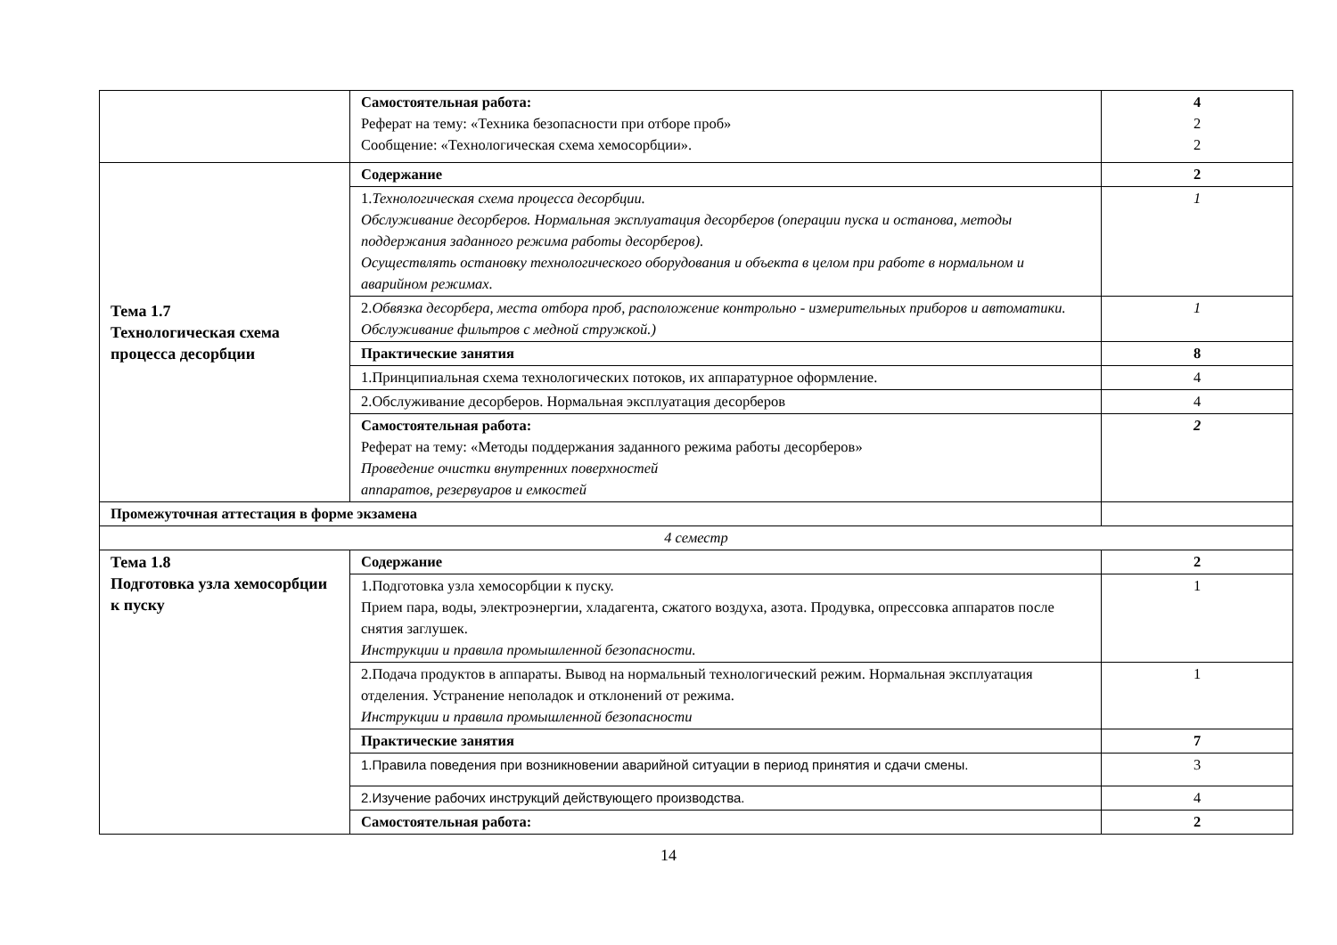| | Самостоятельная работа: Реферат на тему: «Техника безопасности при отборе проб» Сообщение: «Технологическая схема хемосорбции». | 4 2 2 |
| Тема 1.7 Технологическая схема процесса десорбции | Содержание | 2 |
| | 1. Технологическая схема процесса десорбции. Обслуживание десорберов. Нормальная эксплуатация десорберов (операции пуска и останова, методы поддержания заданного режима работы десорберов). Осуществлять остановку технологического оборудования и объекта в целом при работе в нормальном и аварийном режимах. | 1 |
| | 2. Обвязка десорбера, места отбора проб, расположение контрольно - измерительных приборов и автоматики. Обслуживание фильтров с медной стружкой.) | 1 |
| | Практические занятия | 8 |
| | 1.Принципиальная схема технологических потоков, их аппаратурное оформление. | 4 |
| | 2.Обслуживание десорберов. Нормальная эксплуатация десорберов | 4 |
| | Самостоятельная работа: Реферат на тему: «Методы поддержания заданного режима работы десорберов» Проведение очистки внутренних поверхностей аппаратов, резервуаров и емкостей | 2 |
| Промежуточная аттестация в форме экзамена | | |
| 4 семестр | | |
| Тема 1.8 Подготовка узла хемосорбции к пуску | Содержание | 2 |
| | 1.Подготовка узла хемосорбции к пуску. Прием пара, воды, электроэнергии, хладагента, сжатого воздуха, азота. Продувка, опрессовка аппаратов после снятия заглушек. Инструкции и правила промышленной безопасности. | 1 |
| | 2.Подача продуктов в аппараты. Вывод на нормальный технологический режим. Нормальная эксплуатация отделения. Устранение неполадок и отклонений от режима. Инструкции и правила промышленной безопасности | 1 |
| | Практические занятия | 7 |
| | 1.Правила поведения при возникновении аварийной ситуации в период принятия и сдачи смены. | 3 |
| | 2.Изучение рабочих инструкций действующего производства. | 4 |
| | Самостоятельная работа: | 2 |
14